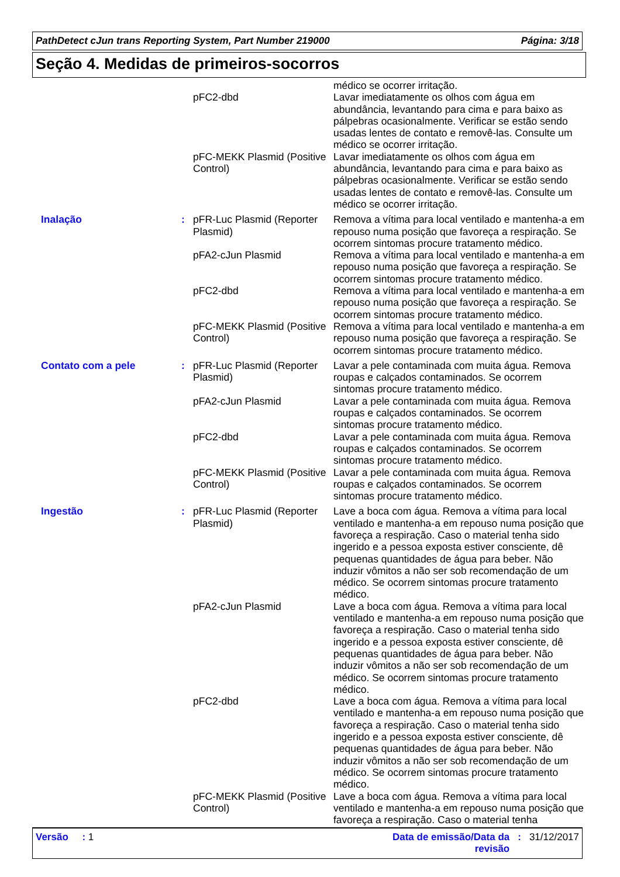PathDetect cJun trans Reporting System, Part Number 219000 Página: 3/18
Seção 4. Medidas de primeiros-socorros
| | | | médico se ocorrer irritação. |
| | | pFC2-dbd | Lavar imediatamente os olhos com água em abundância, levantando para cima e para baixo as pálpebras ocasionalmente. Verificar se estão sendo usadas lentes de contato e removê-las. Consulte um médico se ocorrer irritação. |
| | | pFC-MEKK Plasmid (Positive Control) | Lavar imediatamente os olhos com água em abundância, levantando para cima e para baixo as pálpebras ocasionalmente. Verificar se estão sendo usadas lentes de contato e removê-las. Consulte um médico se ocorrer irritação. |
| Inalação | : | pFR-Luc Plasmid (Reporter Plasmid) | Remova a vítima para local ventilado e mantenha-a em repouso numa posição que favoreça a respiração. Se ocorrem sintomas procure tratamento médico. |
| | | pFA2-cJun Plasmid | Remova a vítima para local ventilado e mantenha-a em repouso numa posição que favoreça a respiração. Se ocorrem sintomas procure tratamento médico. |
| | | pFC2-dbd | Remova a vítima para local ventilado e mantenha-a em repouso numa posição que favoreça a respiração. Se ocorrem sintomas procure tratamento médico. |
| | | pFC-MEKK Plasmid (Positive Control) | Remova a vítima para local ventilado e mantenha-a em repouso numa posição que favoreça a respiração. Se ocorrem sintomas procure tratamento médico. |
| Contato com a pele | : | pFR-Luc Plasmid (Reporter Plasmid) | Lavar a pele contaminada com muita água. Remova roupas e calçados contaminados. Se ocorrem sintomas procure tratamento médico. |
| | | pFA2-cJun Plasmid | Lavar a pele contaminada com muita água. Remova roupas e calçados contaminados. Se ocorrem sintomas procure tratamento médico. |
| | | pFC2-dbd | Lavar a pele contaminada com muita água. Remova roupas e calçados contaminados. Se ocorrem sintomas procure tratamento médico. |
| | | pFC-MEKK Plasmid (Positive Control) | Lavar a pele contaminada com muita água. Remova roupas e calçados contaminados. Se ocorrem sintomas procure tratamento médico. |
| Ingestão | : | pFR-Luc Plasmid (Reporter Plasmid) | Lave a boca com água. Remova a vítima para local ventilado e mantenha-a em repouso numa posição que favoreça a respiração. Caso o material tenha sido ingerido e a pessoa exposta estiver consciente, dê pequenas quantidades de água para beber. Não induzir vômitos a não ser sob recomendação de um médico. Se ocorrem sintomas procure tratamento médico. |
| | | pFA2-cJun Plasmid | Lave a boca com água. Remova a vítima para local ventilado e mantenha-a em repouso numa posição que favoreça a respiração. Caso o material tenha sido ingerido e a pessoa exposta estiver consciente, dê pequenas quantidades de água para beber. Não induzir vômitos a não ser sob recomendação de um médico. Se ocorrem sintomas procure tratamento médico. |
| | | pFC2-dbd | Lave a boca com água. Remova a vítima para local ventilado e mantenha-a em repouso numa posição que favoreça a respiração. Caso o material tenha sido ingerido e a pessoa exposta estiver consciente, dê pequenas quantidades de água para beber. Não induzir vômitos a não ser sob recomendação de um médico. Se ocorrem sintomas procure tratamento médico. |
| | | pFC-MEKK Plasmid (Positive Control) | Lave a boca com água. Remova a vítima para local ventilado e mantenha-a em repouso numa posição que favoreça a respiração. Caso o material tenha |
Versão : 1 Data de emissão/Data da revisão: 31/12/2017